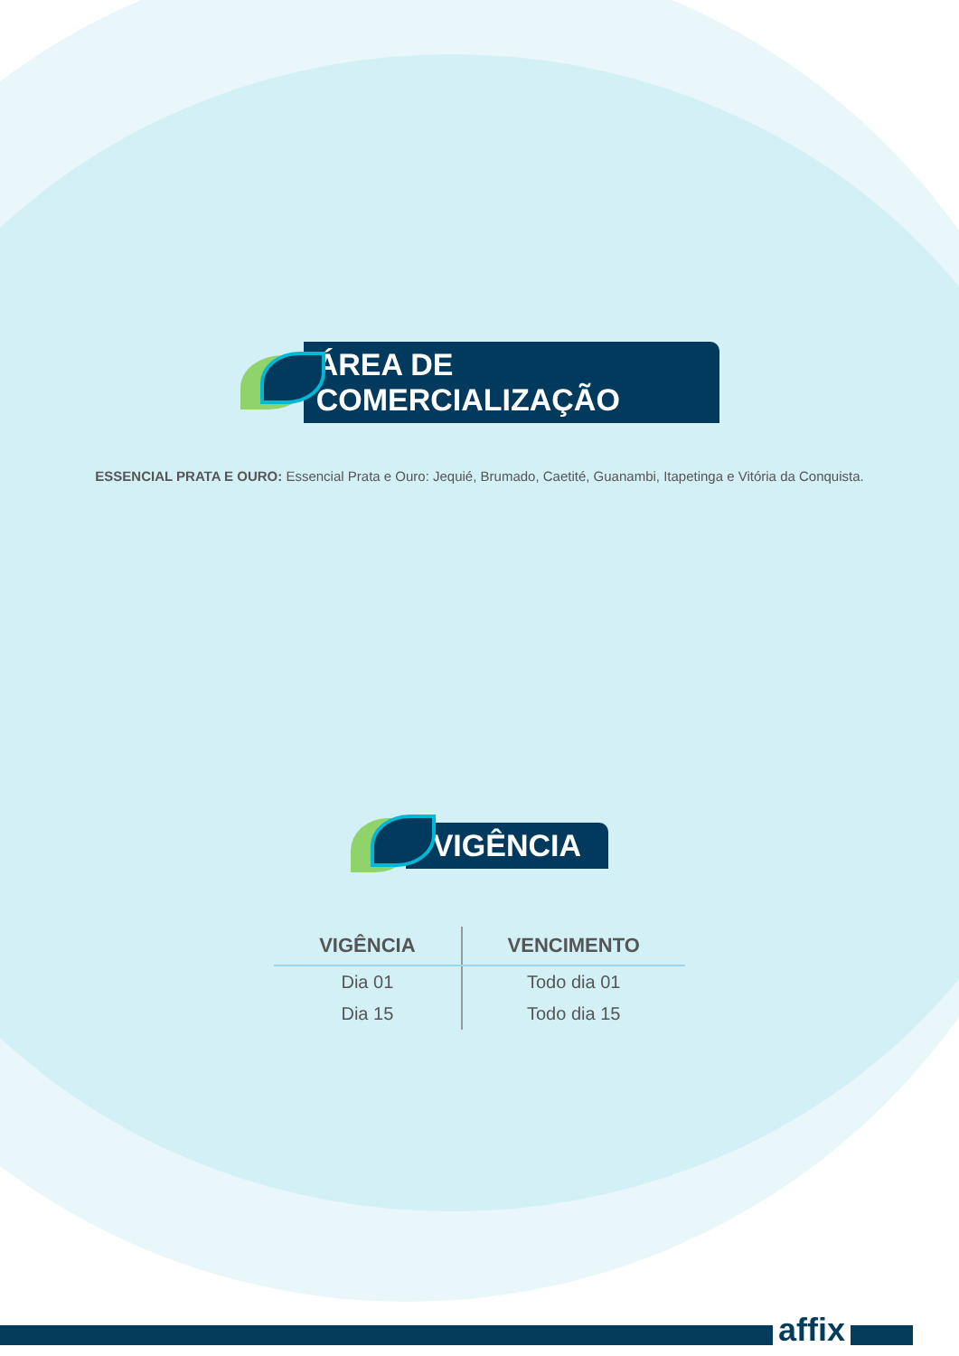ÁREA DE COMERCIALIZAÇÃO
ESSENCIAL PRATA E OURO: Essencial Prata e Ouro: Jequié, Brumado, Caetité, Guanambi, Itapetinga e Vitória da Conquista.
VIGÊNCIA
| VIGÊNCIA | VENCIMENTO |
| --- | --- |
| Dia 01 | Todo dia 01 |
| Dia 15 | Todo dia 15 |
affix